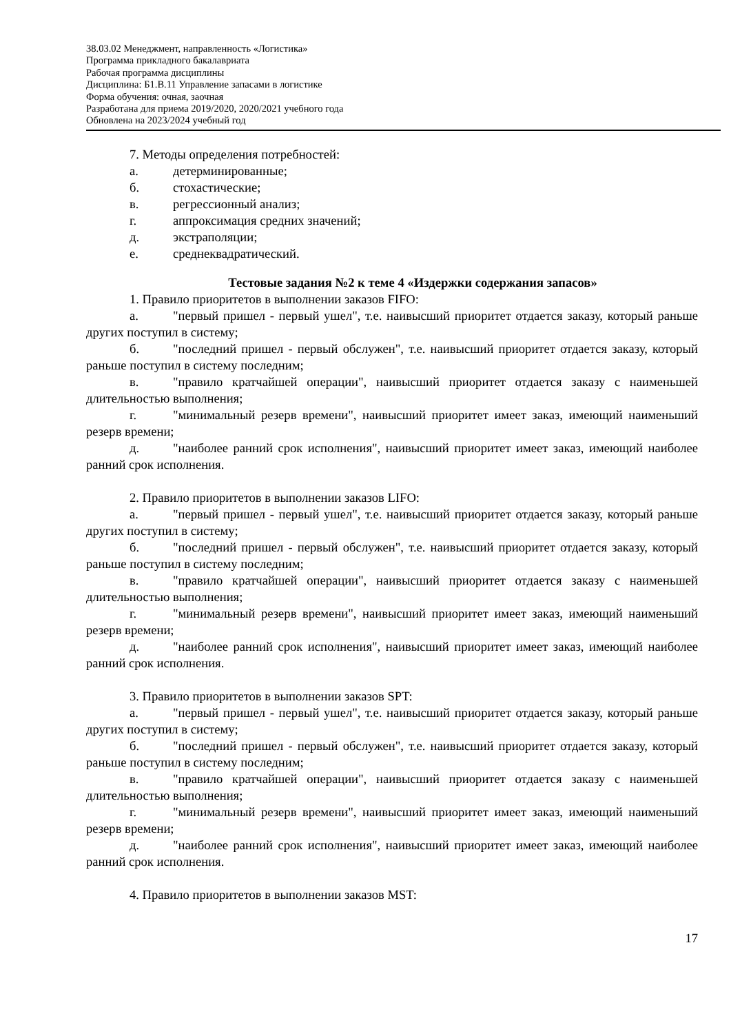38.03.02 Менеджмент, направленность «Логистика»
Программа прикладного бакалавриата
Рабочая программа дисциплины
Дисциплина: Б1.В.11 Управление запасами в логистике
Форма обучения: очная, заочная
Разработана для приема 2019/2020, 2020/2021 учебного года
Обновлена на 2023/2024 учебный год
7. Методы определения потребностей:
а. детерминированные;
б. стохастические;
в. регрессионный анализ;
г. аппроксимация средних значений;
д. экстраполяции;
е. среднеквадратический.
Тестовые задания №2 к теме 4 «Издержки содержания запасов»
1. Правило приоритетов в выполнении заказов FIFO:
а. "первый пришел - первый ушел", т.е. наивысший приоритет отдается заказу, который раньше других поступил в систему;
б. "последний пришел - первый обслужен", т.е. наивысший приоритет отдается заказу, который раньше поступил в систему последним;
в. "правило кратчайшей операции", наивысший приоритет отдается заказу с наименьшей длительностью выполнения;
г. "минимальный резерв времени", наивысший приоритет имеет заказ, имеющий наименьший резерв времени;
д. "наиболее ранний срок исполнения", наивысший приоритет имеет заказ, имеющий наиболее ранний срок исполнения.
2. Правило приоритетов в выполнении заказов LIFO:
а. "первый пришел - первый ушел", т.е. наивысший приоритет отдается заказу, который раньше других поступил в систему;
б. "последний пришел - первый обслужен", т.е. наивысший приоритет отдается заказу, который раньше поступил в систему последним;
в. "правило кратчайшей операции", наивысший приоритет отдается заказу с наименьшей длительностью выполнения;
г. "минимальный резерв времени", наивысший приоритет имеет заказ, имеющий наименьший резерв времени;
д. "наиболее ранний срок исполнения", наивысший приоритет имеет заказ, имеющий наиболее ранний срок исполнения.
3. Правило приоритетов в выполнении заказов SPT:
а. "первый пришел - первый ушел", т.е. наивысший приоритет отдается заказу, который раньше других поступил в систему;
б. "последний пришел - первый обслужен", т.е. наивысший приоритет отдается заказу, который раньше поступил в систему последним;
в. "правило кратчайшей операции", наивысший приоритет отдается заказу с наименьшей длительностью выполнения;
г. "минимальный резерв времени", наивысший приоритет имеет заказ, имеющий наименьший резерв времени;
д. "наиболее ранний срок исполнения", наивысший приоритет имеет заказ, имеющий наиболее ранний срок исполнения.
4. Правило приоритетов в выполнении заказов MST:
17